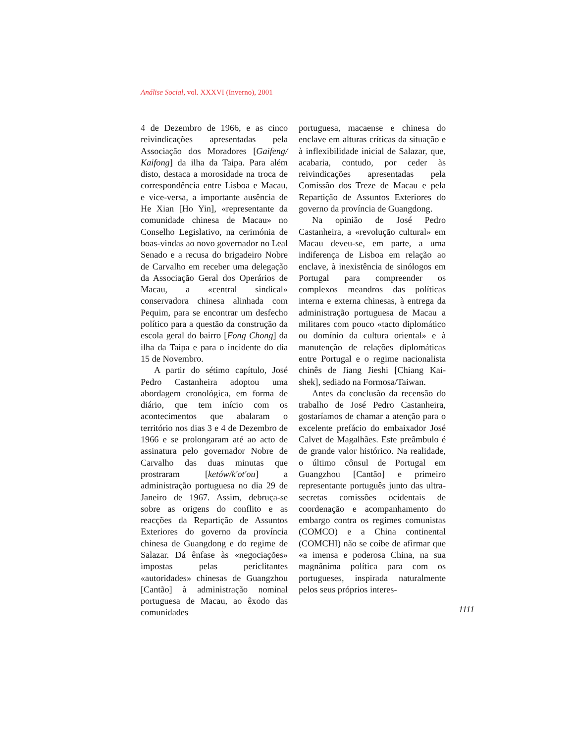Análise Social, vol. XXXVI (Inverno), 2001
4 de Dezembro de 1966, e as cinco reivindicações apresentadas pela Associação dos Moradores [Gaifeng/ Kaifong] da ilha da Taipa. Para além disto, destaca a morosidade na troca de correspondência entre Lisboa e Macau, e vice-versa, a importante ausência de He Xian [Ho Yin], «representante da comunidade chinesa de Macau» no Conselho Legislativo, na cerimónia de boas-vindas ao novo governador no Leal Senado e a recusa do brigadeiro Nobre de Carvalho em receber uma delegação da Associação Geral dos Operários de Macau, a «central sindical» conservadora chinesa alinhada com Pequim, para se encontrar um desfecho político para a questão da construção da escola geral do bairro [Fong Chong] da ilha da Taipa e para o incidente do dia 15 de Novembro.
A partir do sétimo capítulo, José Pedro Castanheira adoptou uma abordagem cronológica, em forma de diário, que tem início com os acontecimentos que abalaram o território nos dias 3 e 4 de Dezembro de 1966 e se prolongaram até ao acto de assinatura pelo governador Nobre de Carvalho das duas minutas que prostraram [ketów/k'ot'ou] a administração portuguesa no dia 29 de Janeiro de 1967. Assim, debruça-se sobre as origens do conflito e as reacções da Repartição de Assuntos Exteriores do governo da província chinesa de Guangdong e do regime de Salazar. Dá ênfase às «negociações» impostas pelas periclitantes «autoridades» chinesas de Guangzhou [Cantão] à administração nominal portuguesa de Macau, ao êxodo das comunidades
portuguesa, macaense e chinesa do enclave em alturas críticas da situação e à inflexibilidade inicial de Salazar, que, acabaria, contudo, por ceder às reivindicações apresentadas pela Comissão dos Treze de Macau e pela Repartição de Assuntos Exteriores do governo da província de Guangdong.
Na opinião de José Pedro Castanheira, a «revolução cultural» em Macau deveu-se, em parte, a uma indiferença de Lisboa em relação ao enclave, à inexistência de sinólogos em Portugal para compreender os complexos meandros das políticas interna e externa chinesas, à entrega da administração portuguesa de Macau a militares com pouco «tacto diplomático ou domínio da cultura oriental» e à manutenção de relações diplomáticas entre Portugal e o regime nacionalista chinês de Jiang Jieshi [Chiang Kai-shek], sediado na Formosa/Taiwan.
Antes da conclusão da recensão do trabalho de José Pedro Castanheira, gostaríamos de chamar a atenção para o excelente prefácio do embaixador José Calvet de Magalhães. Este preâmbulo é de grande valor histórico. Na realidade, o último cônsul de Portugal em Guangzhou [Cantão] e primeiro representante português junto das ultra-secretas comissões ocidentais de coordenação e acompanhamento do embargo contra os regimes comunistas (COMCO) e a China continental (COMCHI) não se coíbe de afirmar que «a imensa e poderosa China, na sua magnânima política para com os portugueses, inspirada naturalmente pelos seus próprios interes-
1111